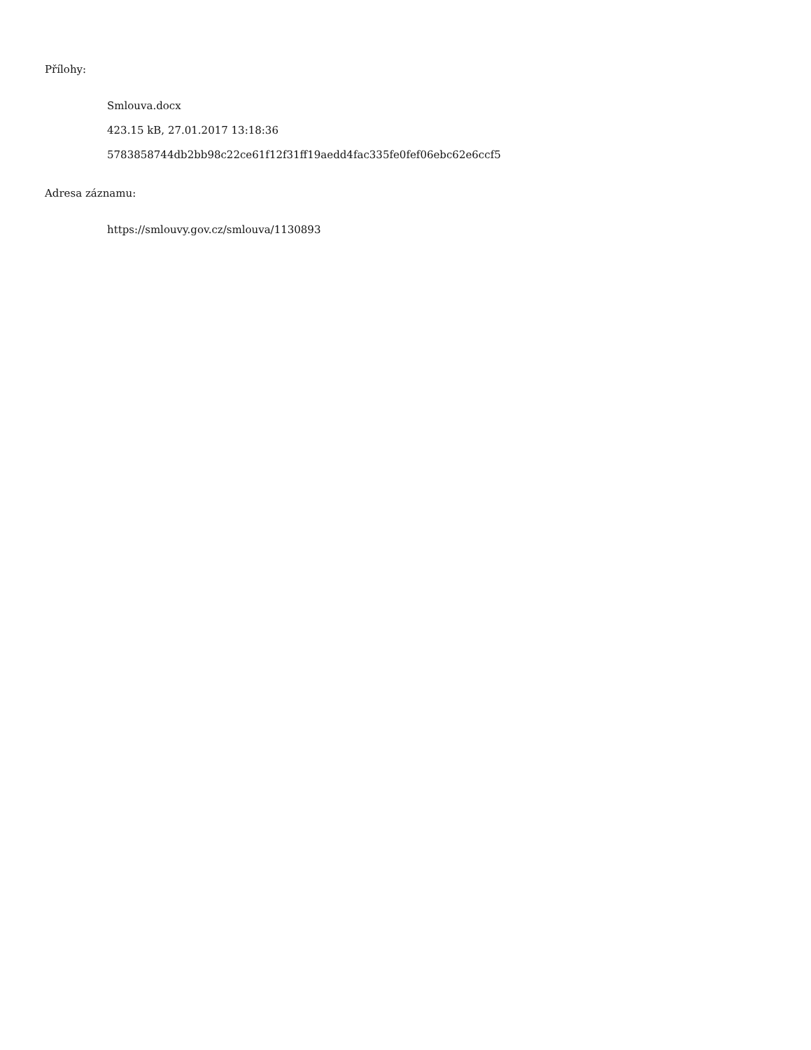Přílohy:
Smlouva.docx
423.15 kB, 27.01.2017 13:18:36
5783858744db2bb98c22ce61f12f31ff19aedd4fac335fe0fef06ebc62e6ccf5
Adresa záznamu:
https://smlouvy.gov.cz/smlouva/1130893